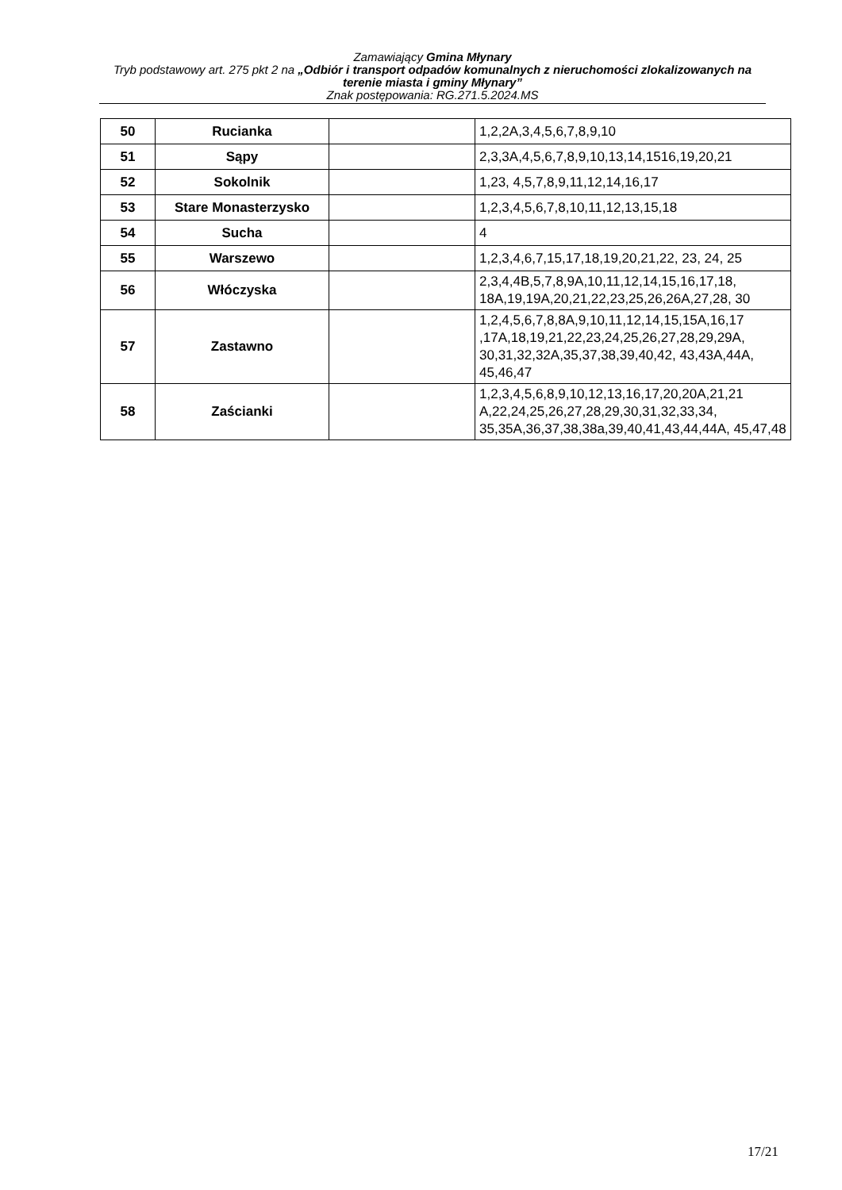Zamawiający Gmina Młynary
Tryb podstawowy art. 275 pkt 2 na „Odbiór i transport odpadów komunalnych z nieruchomości zlokalizowanych na terenie miasta i gminy Młynary”
Znak postępowania: RG.271.5.2024.MS
| 50 | Rucianka | | 1,2,2A,3,4,5,6,7,8,9,10 |
| 51 | Sąpy | | 2,3,3A,4,5,6,7,8,9,10,13,14,1516,19,20,21 |
| 52 | Sokolnik | | 1,23, 4,5,7,8,9,11,12,14,16,17 |
| 53 | Stare Monasterzysko | | 1,2,3,4,5,6,7,8,10,11,12,13,15,18 |
| 54 | Sucha | | 4 |
| 55 | Warszewo | | 1,2,3,4,6,7,15,17,18,19,20,21,22, 23, 24, 25 |
| 56 | Włóczyska | | 2,3,4,4B,5,7,8,9A,10,11,12,14,15,16,17,18, 18A,19,19A,20,21,22,23,25,26,26A,27,28, 30 |
| 57 | Zastawno | | 1,2,4,5,6,7,8,8A,9,10,11,12,14,15,15A,16,17 ,17A,18,19,21,22,23,24,25,26,27,28,29,29A, 30,31,32,32A,35,37,38,39,40,42, 43,43A,44A, 45,46,47 |
| 58 | Zaścianki | | 1,2,3,4,5,6,8,9,10,12,13,16,17,20,20A,21,21 A,22,24,25,26,27,28,29,30,31,32,33,34, 35,35A,36,37,38,38a,39,40,41,43,44,44A, 45,47,48 |
17/21